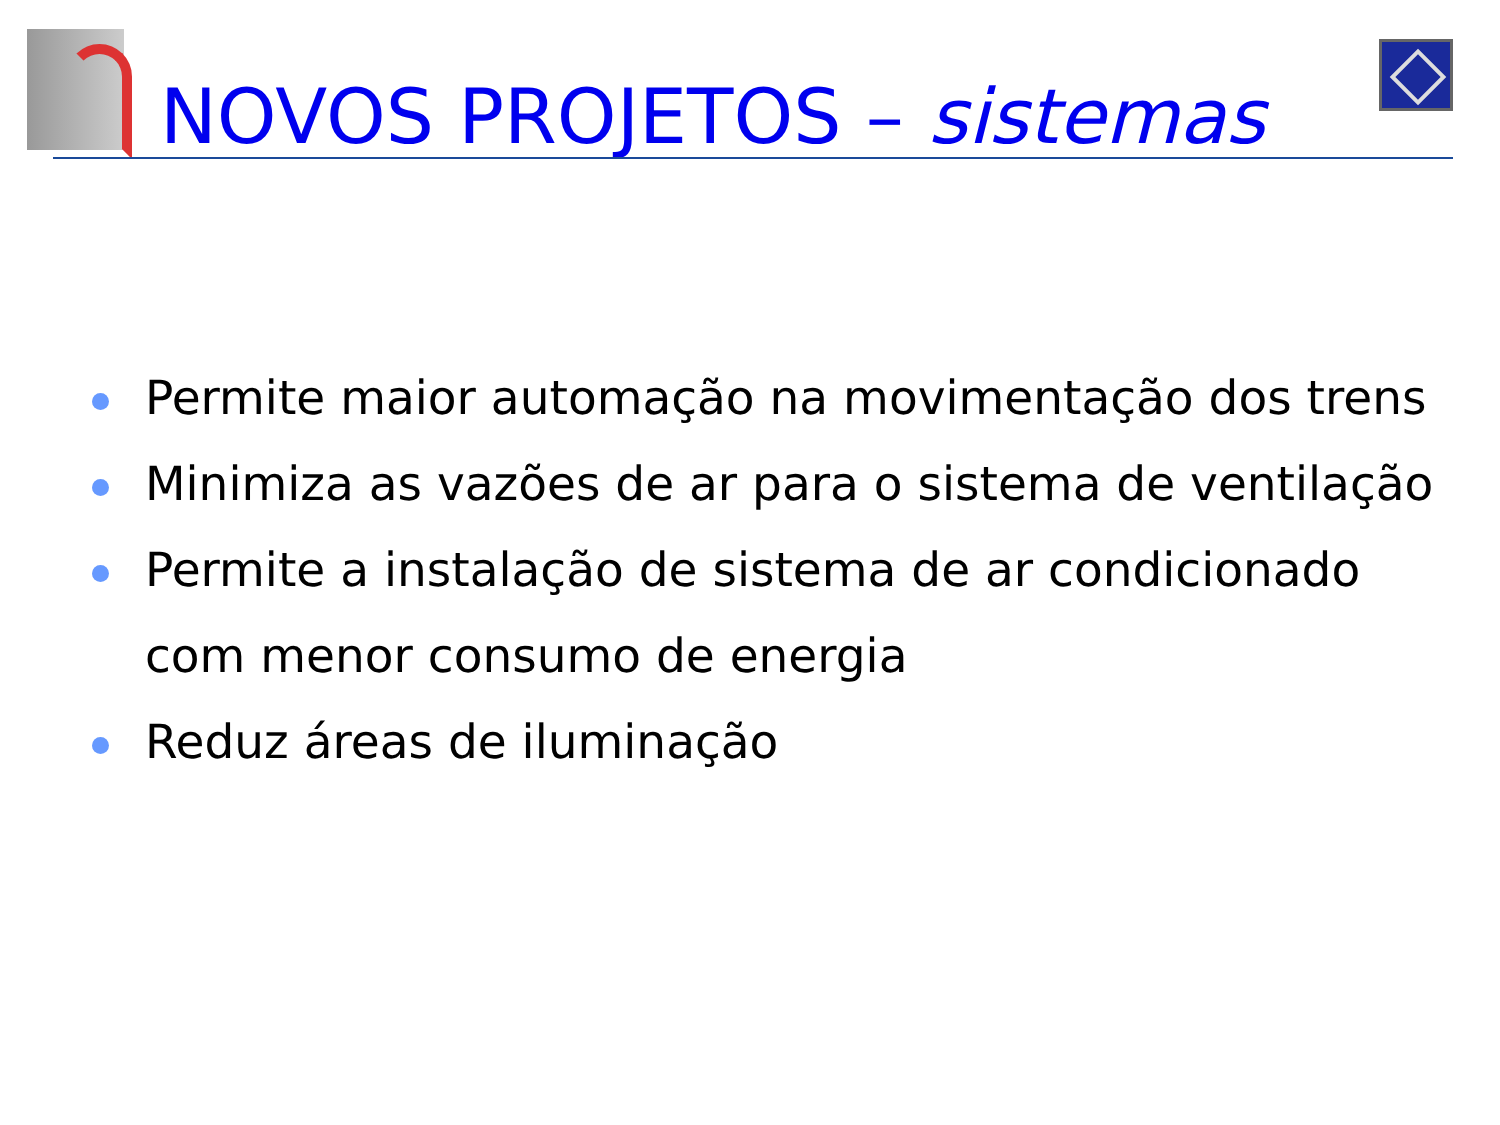NOVOS PROJETOS – sistemas
Permite maior automação na movimentação dos trens
Minimiza as vazões de ar para o sistema de ventilação
Permite a instalação de sistema de ar condicionado com menor consumo de energia
Reduz áreas de iluminação